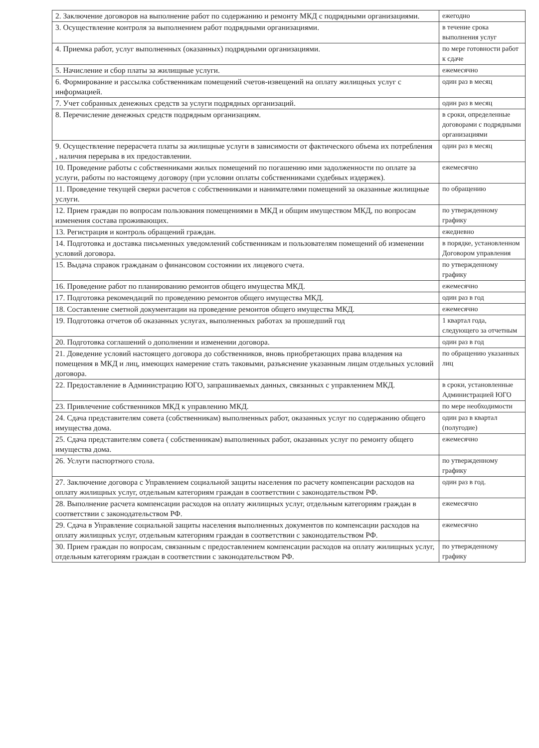| 2. Заключение договоров на выполнение работ по содержанию и ремонту МКД с подрядными организациями. | ежегодно |
| 3. Осуществление контроля за выполнением работ подрядными организациями. | в течение срока выполнения услуг |
| 4. Приемка работ, услуг выполненных (оказанных) подрядными организациями. | по мере готовности работ к сдаче |
| 5. Начисление и сбор платы за жилищные услуги. | ежемесячно |
| 6. Формирование и рассылка собственникам помещений счетов-извещений на оплату жилищных услуг с информацией. | один раз в месяц |
| 7. Учет собранных денежных средств за услуги подрядных организаций. | один раз в месяц |
| 8. Перечисление денежных средств подрядным организациям. | в сроки, определенные договорами с подрядными организациями |
| 9. Осуществление перерасчета платы за жилищные услуги в зависимости от фактического объема их потребления , наличия перерыва в их предоставлении. | один раз в месяц |
| 10. Проведение работы с собственниками жилых помещений по погашению ими задолженности по оплате за услуги, работы по настоящему договору (при условии оплаты собственниками судебных издержек). | ежемесячно |
| 11. Проведение текущей сверки расчетов с собственниками и нанимателями помещений за оказанные жилищные услуги. | по обращению |
| 12. Прием граждан по вопросам пользования помещениями в МКД и общим имуществом МКД, по вопросам изменения состава проживающих. | по утвержденному графику |
| 13. Регистрация и контроль обращений граждан. | ежедневно |
| 14. Подготовка и доставка письменных уведомлений собственникам и пользователям помещений об изменении условий договора. | в порядке, установленном Договором управления |
| 15. Выдача справок гражданам о финансовом состоянии их лицевого счета. | по утвержденному графику |
| 16. Проведение работ по планированию ремонтов общего имущества МКД. | ежемесячно |
| 17. Подготовка рекомендаций по проведению ремонтов общего имущества МКД. | один раз в год |
| 18. Составление сметной документации на проведение ремонтов общего имущества МКД. | ежемесячно |
| 19. Подготовка отчетов об оказанных услугах, выполненных работах за прошедший год | 1 квартал года, следующего за отчетным |
| 20. Подготовка соглашений о дополнении и изменении договора. | один раз в год |
| 21. Доведение условий настоящего договора до собственников, вновь приобретающих права владения на помещения в МКД и лиц, имеющих намерение стать таковыми, разъяснение указанным лицам отдельных условий договора. | по обращению указанных лиц |
| 22. Предоставление в Администрацию ЮГО, запрашиваемых данных, связанных с управлением МКД. | в сроки, установленные Администрацией ЮГО |
| 23. Привлечение собственников МКД к управлению МКД. | по мере необходимости |
| 24. Сдача представителям совета (собственникам) выполненных работ, оказанных услуг по содержанию общего имущества дома. | один раз в квартал (полугодие) |
| 25. Сдача представителям совета ( собственникам) выполненных работ, оказанных услуг по ремонту общего имущества дома. | ежемесячно |
| 26. Услуги паспортного стола. | по утвержденному графику |
| 27. Заключение договора с Управлением социальной защиты населения по расчету компенсации расходов на оплату жилищных услуг, отдельным категориям граждан в соответствии с законодательством РФ. | один раз в год. |
| 28. Выполнение расчета компенсации расходов на оплату жилищных услуг, отдельным категориям граждан в соответствии с законодательством РФ. | ежемесячно |
| 29. Сдача в Управление социальной защиты населения выполненных документов по компенсации расходов на оплату жилищных услуг, отдельным категориям граждан в соответствии с законодательством РФ. | ежемесячно |
| 30. Прием граждан по вопросам, связанным с предоставлением компенсации расходов на оплату жилищных услуг, отдельным категориям граждан в соответствии с законодательством РФ. | по утвержденному графику |